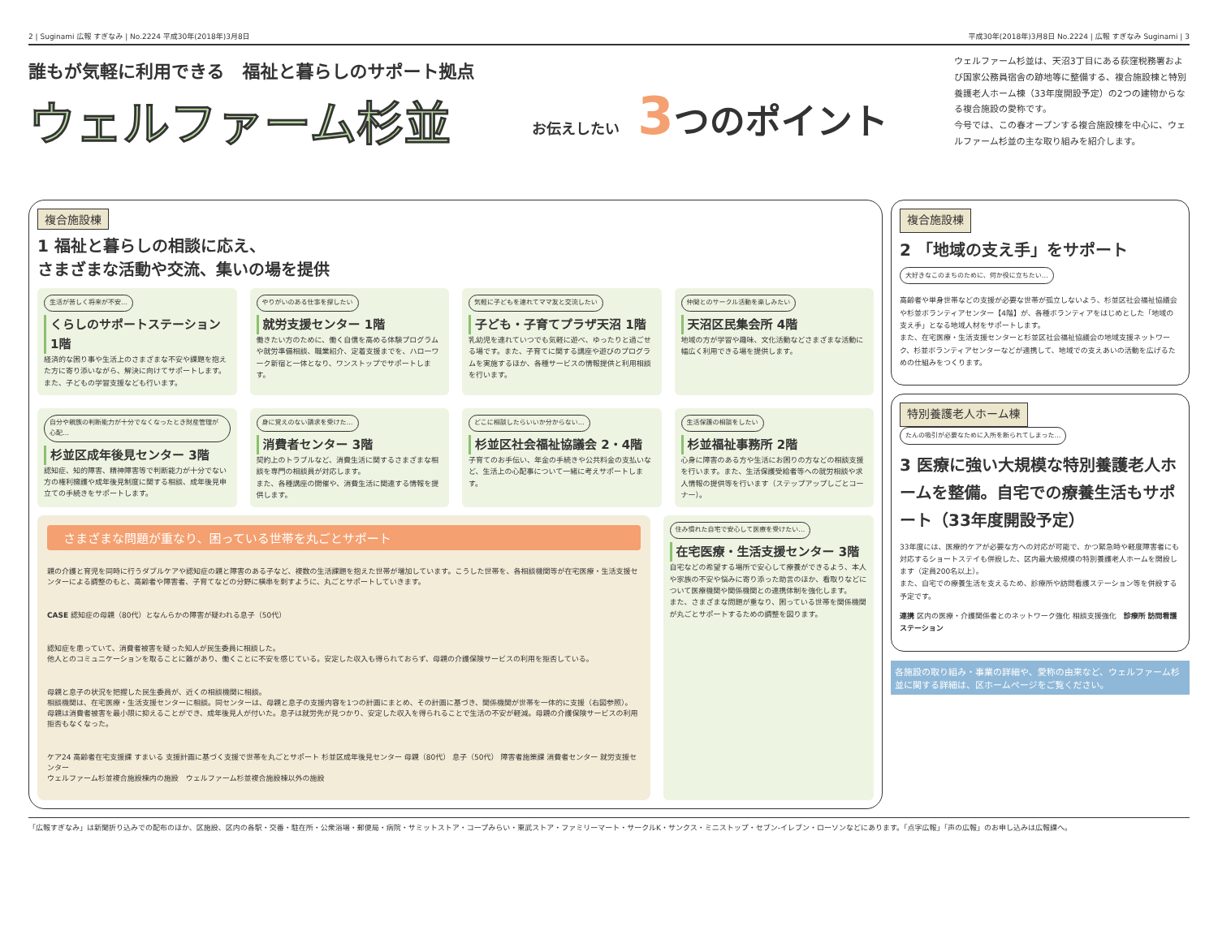2 | Suginami 広報 すぎなみ | No.2224 平成30年(2018年)3月8日
平成30年(2018年)3月8日 No.2224 | 広報 すぎなみ Suginami | 3
誰もが気軽に利用できる　福祉と暮らしのサポート拠点
ウェルファーム杉並
お伝えしたい 3つのポイント
ウェルファーム杉並は、天沼3丁目にある荻窪税務署および国家公務員宿舎の跡地等に整備する、複合施設棟と特別養護老人ホーム棟（33年度開設予定）の2つの建物からなる複合施設の愛称です。
今号では、この春オープンする複合施設棟を中心に、ウェルファーム杉並の主な取り組みを紹介します。
複合施設棟
1 福祉と暮らしの相談に応え、
さまざまな活動や交流、集いの場を提供
生活が苦しく将来が不安…
くらしのサポートステーション 1階
経済的な困り事や生活上のさまざまな不安や課題を抱えた方に寄り添いながら、解決に向けてサポートします。
また、子どもの学習支援なども行います。
やりがいのある仕事を探したい
就労支援センター 1階
働きたい方のために、働く自信を高める体験プログラムや就労準備相談、職業紹介、定着支援までを、ハローワーク新宿と一体となり、ワンストップでサポートします。
気軽に子どもを連れてママ友と交流したい
子ども・子育てプラザ天沼 1階
乳幼児を連れていつでも気軽に遊べ、ゆったりと過ごせる場です。また、子育てに関する講座や遊びのプログラムを実施するほか、各種サービスの情報提供と利用相談を行います。
仲間とのサークル活動を楽しみたい
天沼区民集会所 4階
地域の方が学習や趣味、文化活動などさまざまな活動に幅広く利用できる場を提供します。
自分や親族の判断能力が十分でなくなったとき財産管理が心配…
杉並区成年後見センター 3階
認知症、知的障害、精神障害等で判断能力が十分でない方の権利擁護や成年後見制度に関する相談、成年後見申立ての手続きをサポートします。
身に覚えのない請求を受けた…
消費者センター 3階
契約上のトラブルなど、消費生活に関するさまざまな相談を専門の相談員が対応します。
また、各種講座の開催や、消費生活に関連する情報を提供します。
どこに相談したらいいか分からない…
杉並区社会福祉協議会 2・4階
子育てのお手伝い、年金の手続きや公共料金の支払いなど、生活上の心配事について一緒に考えサポートします。
生活保護の相談をしたい
杉並福祉事務所 2階
心身に障害のある方や生活にお困りの方などの相談支援を行います。また、生活保護受給者等への就労相談や求人情報の提供等を行います（ステップアップしごとコーナー）。
さまざまな問題が重なり、困っている世帯を丸ごとサポート
親の介護と育児を同時に行うダブルケアや認知症の親と障害のある子など、複数の生活課題を抱えた世帯が増加しています。こうした世帯を、各相談機関等が在宅医療・生活支援センターによる調整のもと、高齢者や障害者、子育てなどの分野に横串を刺すように、丸ごとサポートしていきます。
CASE 認知症の母親（80代）となんらかの障害が疑われる息子（50代）
認知症を患っていて、消費者被害を疑った知人が民生委員に相談した。
他人とのコミュニケーションを取ることに難があり、働くことに不安を感じている。安定した収入も得られておらず、母親の介護保険サービスの利用を拒否している。
母親と息子の状況を把握した民生委員が、近くの相談機関に相談。
相談機関は、在宅医療・生活支援センターに相談。同センターは、母親と息子の支援内容を1つの計画にまとめ、その計画に基づき、関係機関が世帯を一体的に支援（右図参照）。
母親は消費者被害を最小限に抑えることができ、成年後見人が付いた。息子は就労先が見つかり、安定した収入を得られることで生活の不安が軽減。母親の介護保険サービスの利用拒否もなくなった。
ケア24 高齢者在宅支援課 すまいる 支援計画に基づく支援で世帯を丸ごとサポート 杉並区成年後見センター 母親（80代） 息子（50代） 障害者施策課 消費者センター 就労支援センター
ウェルファーム杉並複合施設棟内の施設　ウェルファーム杉並複合施設棟以外の施設
住み慣れた自宅で安心して医療を受けたい…
在宅医療・生活支援センター 3階
自宅などの希望する場所で安心して療養ができるよう、本人や家族の不安や悩みに寄り添った助言のほか、看取りなどについて医療機関や関係機関との連携体制を強化します。
また、さまざまな問題が重なり、困っている世帯を関係機関が丸ごとサポートするための調整を図ります。
複合施設棟
2 「地域の支え手」をサポート
大好きなこのまちのために、何か役に立ちたい…
高齢者や単身世帯などの支援が必要な世帯が孤立しないよう、杉並区社会福祉協議会や杉並ボランティアセンター【4階】が、各種ボランティアをはじめとした「地域の支え手」となる地域人材をサポートします。
また、在宅医療・生活支援センターと杉並区社会福祉協議会の地域支援ネットワーク、杉並ボランティアセンターなどが連携して、地域での支えあいの活動を広げるための仕組みをつくります。
特別養護老人ホーム棟 たんの吸引が必要なために入所を断られてしまった…
3 医療に強い大規模な特別養護老人ホームを整備。自宅での療養生活もサポート（33年度開設予定）
33年度には、医療的ケアが必要な方への対応が可能で、かつ緊急時や軽度障害者にも対応するショートステイも併設した、区内最大級規模の特別養護老人ホームを開設します（定員200名以上）。
また、自宅での療養生活を支えるため、診療所や訪問看護ステーション等を併設する予定です。
連携 区内の医療・介護関係者とのネットワーク強化 相談支援強化　診療所 訪問看護ステーション
各施設の取り組み・事業の詳細や、愛称の由来など、ウェルファーム杉並に関する詳細は、区ホームページをご覧ください。
「広報すぎなみ」は新聞折り込みでの配布のほか、区施設、区内の各駅・交番・駐在所・公衆浴場・郵便局・病院・サミットストア・コープみらい・東武ストア・ファミリーマート・サークルK・サンクス・ミニストップ・セブン-イレブン・ローソンなどにあります。「点字広報」「声の広報」のお申し込みは広報課へ。